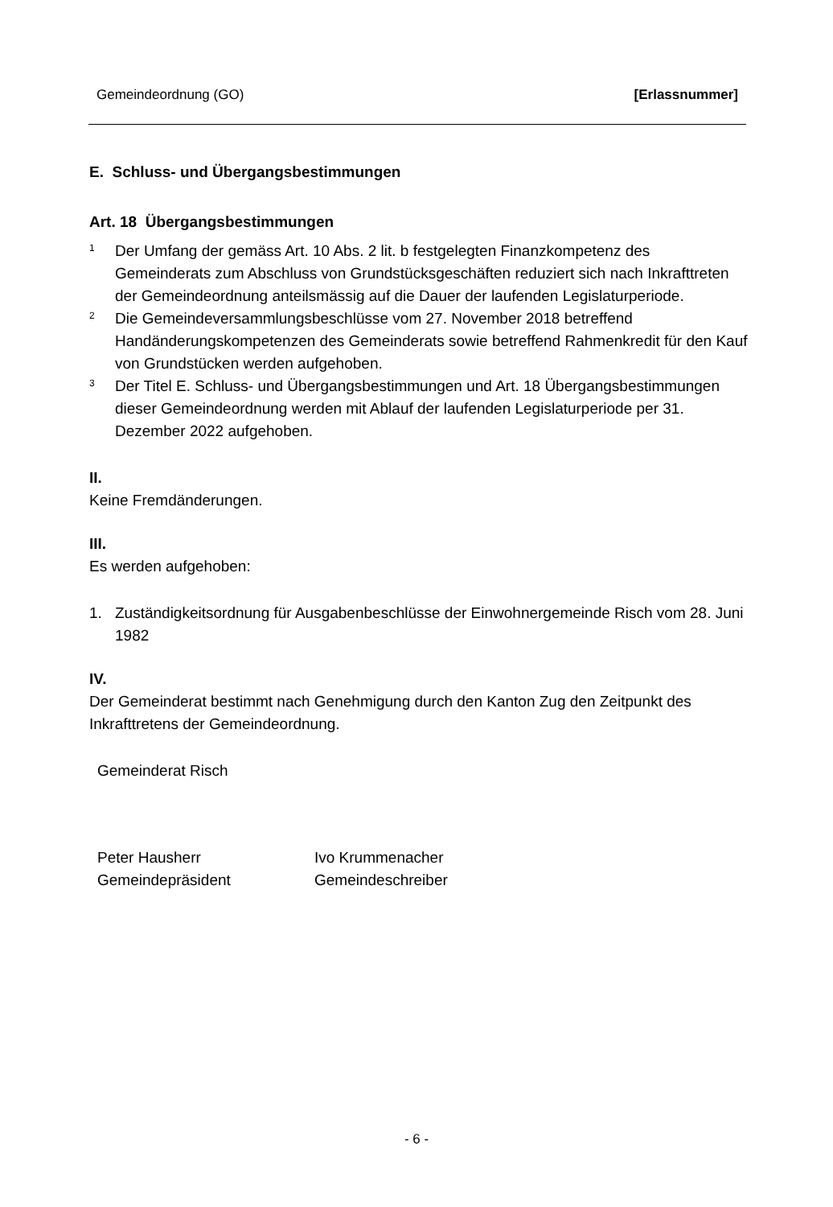Gemeindeordnung (GO) [Erlassnummer]
E. Schluss- und Übergangsbestimmungen
Art. 18 Übergangsbestimmungen
<sup>1</sup>
Der Umfang der gemäss Art. 10 Abs. 2 lit. b festgelegten Finanzkompetenz des Gemeinderats zum Abschluss von Grundstücksgeschäften reduziert sich nach Inkrafttreten der Gemeindeordnung anteilsmässig auf die Dauer der laufenden Legislaturperiode.
<sup>2</sup>
Die Gemeindeversammlungsbeschlüsse vom 27. November 2018 betreffend Handänderungskompetenzen des Gemeinderats sowie betreffend Rahmenkredit für den Kauf von Grundstücken werden aufgehoben.
<sup>3</sup>
Der Titel E. Schluss- und Übergangsbestimmungen und Art. 18 Übergangsbestimmungen dieser Gemeindeordnung werden mit Ablauf der laufenden Legislaturperiode per 31. Dezember 2022 aufgehoben.
II.
Keine Fremdänderungen.
III.
Es werden aufgehoben:
1. Zuständigkeitsordnung für Ausgabenbeschlüsse der Einwohnergemeinde Risch vom 28. Juni 1982
IV.
Der Gemeinderat bestimmt nach Genehmigung durch den Kanton Zug den Zeitpunkt des Inkrafttretens der Gemeindeordnung.
Gemeinderat Risch
Peter Hausherr
Gemeindepräsident
Ivo Krummenacher
Gemeindeschreiber
- 6 -